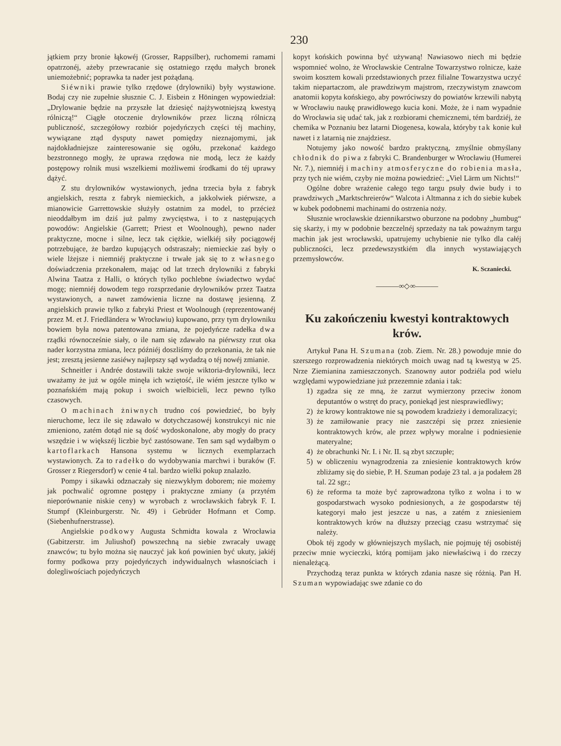230
jątkiem przy bronie łąkowéj (Grosser, Rappsilber), ruchomemi ramami opatrzonéj, ażeby przewracanie się ostatniego rzędu małych bronek uniemożebnić; poprawka ta nader jest pożądaną.
Siéwniki prawie tylko rzędowe (drylowniki) były wystawione. Bodaj czy nie zupełnie słusznie C. J. Eisbein z Höningen wypowiedział: „Drylowanie będzie na przyszłe lat dziesięć najżywotniejszą kwestyą rólniczą!“ Ciągłe otoczenie drylowników przez liczną rólniczą publiczność, szczegółowy rozbiór pojedyńczych części téj machiny, wywiązane ztąd dysputy nawet pomiędzy nieznajomymi, jak najdokładniejsze zainteresowanie się ogółu, przekonać każdego bezstronnego mogły, że uprawa rzędowa nie modą, lecz że każdy postępowy rolnik musi wszelkiemi możliwemi środkami do téj uprawy dążyć.
Z stu drylowników wystawionych, jedna trzecia była z fabryk angielskich, reszta z fabryk niemieckich, a jakkolwiek piérwsze, a mianowicie Garrettowskie służyły ostatnim za model, to przécież nieoddałbym im dziś już palmy zwycięstwa, i to z następujących powodów: Angielskie (Garrett; Priest et Woolnough), pewno nader praktyczne, mocne i silne, lecz tak ciężkie, wielkiéj siły pociągowéj potrzebujące, że bardzo kupujących odstraszały; niemieckie zaś były o wiele lżejsze i niemniéj praktyczne i trwałe jak się to z własnego doświadczenia przekonałem, mając od lat trzech drylowniki z fabryki Alwina Taatza z Halli, o których tylko pochlebne świadectwo wydać mogę; niemniéj dowodem tego rozsprzedanie drylowników przez Taatza wystawionych, a nawet zamówienia liczne na dostawę jesienną. Z angielskich prawie tylko z fabryki Priest et Woolnough (reprezentowanéj przez M. et J. Friedländera w Wrocławiu) kupowano, przy tym drylowniku bowiem była nowa patentowana zmiana, że pojedyńcze radełka dwa rządki równocześnie siały, o ile nam się zdawało na piérwszy rzut oka nader korzystna zmiana, lecz późniéj doszliśmy do przekonania, że tak nie jest; zresztą jesienne zasiéwy najlepszy sąd wydadzą o téj nowéj zmianie.
Schneitler i Andrée dostawili także swoje wiktoria-drylowniki, lecz uważamy że już w ogóle minęła ich wziętość, ile wiém jeszcze tylko w poznańskiém mają pokup i swoich wielbicieli, lecz pewno tylko czasowych.
O machinach żniwnych trudno coś powiedzieć, bo były nieruchome, lecz ile się zdawało w dotychczasowéj konstrukcyi nic nie zmieniono, zatém dotąd nie są dość wydoskonalone, aby mogły do pracy wszędzie i w większéj liczbie być zastósowane. Ten sam sąd wydałbym o kartoflarkach Hansona systemu w licznych exemplarzach wystawionych. Za to radełko do wydobywania marchwi i buraków (F. Grosser z Riegersdorf) w cenie 4 tal. bardzo wielki pokup znalazło.
Pompy i sikawki odznaczały się niezwykłym doborem; nie możemy jak pochwalić ogromne postępy i praktyczne zmiany (a przytém nieporównanie niskie ceny) w wyrobach z wrocławskich fabryk F. I. Stumpf (Kleinburgerstr. Nr. 49) i Gebrüder Hofmann et Comp. (Siebenhufnerstrasse).
Angielskie podkowy Augusta Schmidta kowala z Wrocławia (Gabitzerstr. im Juliushof) powszechną na siebie zwracały uwagę znawców; tu było można się nauczyć jak koń powinien być ukuty, jakiéj formy podkowa przy pojedyńczych indywidualnych własnościach i dolegliwościach pojedyńczych
kopyt końskich powinna być używaną! Nawiasowo niech mi będzie wspomnieć wolno, że Wrocławskie Centralne Towarzystwo rolnicze, każe swoim kosztem kowali przedstawionych przez filialne Towarzystwa uczyć takim niepartaczom, ale prawdziwym majstrom, rzeczywistym znawcom anatomii kopyta końskiego, aby powróciwszy do powiatów krzewili nabytą w Wrocławiu naukę prawidłowego kucia koni. Może, że i nam wypadnie do Wrocławia się udać tak, jak z rozbiorami chemicznemi, tém bardziéj, że chemika w Poznaniu bez latarni Diogenesa, kowala, któryby tak konie kuł nawet i z latarnią nie znajdziesz.
Notujemy jako nowość bardzo praktyczną, zmyślnie obmyślany chłodnik do piwa z fabryki C. Brandenburger w Wrocławiu (Humerei Nr. 7.), niemniéj i machiny atmosferyczne do robienia masła, przy tych nie wiém, czyby nie można powiedzieć: „Viel Lärm um Nichts!“
Ogólne dobre wrażenie całego tego targu psuły dwie budy i to prawdziwych „Marktschreierów“ Walcota i Altmanna z ich do siebie kubek w kubek podobnemi machinami do ostrzenia noży.
Słusznie wrocławskie dziennikarstwo oburzone na podobny „humbug“ się skarży, i my w podobnie bezczelnéj sprzedaży na tak poważnym targu machin jak jest wrocławski, upatrujemy uchybienie nie tylko dla całéj publiczności, lecz przedewszystkiém dla innych wystawiających przemysłowców.
K. Sczaniecki.
———∞◇∞———
Ku zakończeniu kwestyi kontraktowych krów.
Artykuł Pana H. Szumana (zob. Ziem. Nr. 28.) powoduje mnie do szerszego rozprowadzenia niektórych moich uwag nad tą kwestyą w 25. Nrze Ziemianina zamieszczonych. Szanowny autor podziéla pod wielu względami wypowiedziane już przezemnie zdania i tak:
1) zgadza się ze mną, że zarzut wymierzony przeciw żonom deputantów o wstręt do pracy, poniekąd jest niesprawiedliwy;
2) że krowy kontraktowe nie są powodem kradzieży i demoralizacyi;
3) że zamiłowanie pracy nie zaszczépi się przez zniesienie kontraktowych krów, ale przez wpływy moralne i podniesienie materyalne;
4) że obrachunki Nr. I. i Nr. II. są zbyt szczupłe;
5) w obliczeniu wynagrodzenia za zniesienie kontraktowych krów zbliżamy się do siebie, P. H. Szuman podaje 23 tal. a ja podałem 28 tal. 22 sgr.;
6) że reforma ta może być zaprowadzona tylko z wolna i to w gospodarstwach wysoko podniesionych, a że gospodarstw téj kategoryi mało jest jeszcze u nas, a zatém z zniesieniem kontraktowych krów na dłuższy przeciąg czasu wstrzymać się należy.
Obok téj zgody w główniejszych myślach, nie pojmuję téj osobistéj przeciw mnie wycieczki, którą pomijam jako niewłaściwą i do rzeczy nienależącą.
Przychodzą teraz punkta w których zdania nasze się różnią. Pan H. Szuman wypowiadając swe zdanie co do